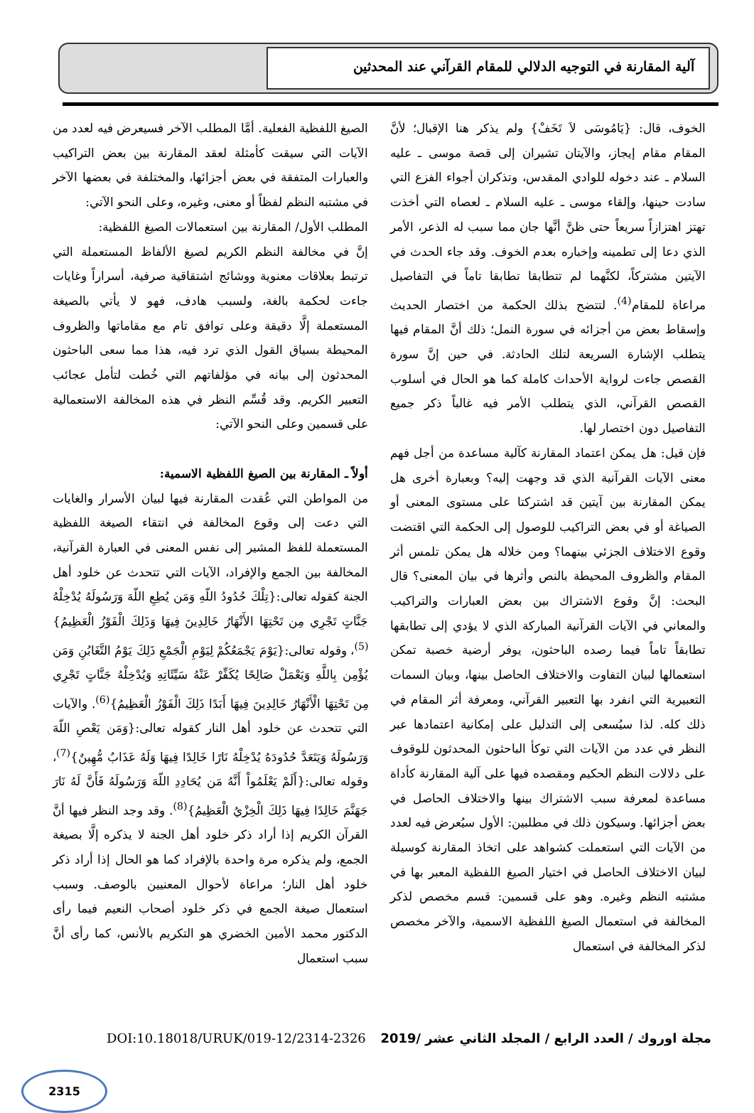آلية المقارنة في التوجيه الدلالي للمقام القرآني عند المحدثين
الخوف، قال: {يَامُوسَى لاَ تَخَفْ} ولم يذكر هنا الإقبال؛ لأنَّ المقام مقام إيجاز، والآيتان تشيران إلى قصة موسى ـ عليه السلام ـ عند دخوله للوادي المقدس، وتذكران أجواء الفزع التي سادت حينها، وإلقاء موسى ـ عليه السلام ـ لعصاه التي أخذت تهتز اهتزازاً سريعاً حتى ظنَّ أنَّها جان مما سبب له الذعر، الأمر الذي دعا إلى تطمينه وإخباره بعدم الخوف. وقد جاء الحدث في الآيتين مشتركاً، لكنَّهما لم تتطابقا تطابقا تاماً في التفاصيل مراعاة للمقام<sup>(4)</sup>. لتتضح بذلك الحكمة من اختصار الحديث وإسقاط بعض من أجزائه في سورة النمل؛ ذلك أنَّ المقام فيها يتطلب الإشارة السريعة لتلك الحادثة. في حين إنَّ سورة القصص جاءت لرواية الأحداث كاملة كما هو الحال في أسلوب القصص القرآني، الذي يتطلب الأمر فيه غالباً ذكر جميع التفاصيل دون اختصار لها.
فإن قيل: هل يمكن اعتماد المقارنة كآلية مساعدة من أجل فهم معنى الآيات القرآنية الذي قد وجهت إليه؟ وبعبارة أخرى هل يمكن المقارنة بين آيتين قد اشتركتا على مستوى المعنى أو الصياغة أو في بعض التراكيب للوصول إلى الحكمة التي اقتضت وقوع الاختلاف الجزئي بينهما؟ ومن خلاله هل يمكن تلمس أثر المقام والظروف المحيطة بالنص وأثرها في بيان المعنى؟ قال البحث: إنَّ وقوع الاشتراك بين بعض العبارات والتراكيب والمعاني في الآيات القرآنية المباركة الذي لا يؤدي إلى تطابقها تطابقاً تاماً فيما رصده الباحثون، يوفر أرضية خصبة تمكن استعمالها لبيان التفاوت والاختلاف الحاصل بينها، وبيان السمات التعبيرية التي انفرد بها التعبير القرآني، ومعرفة أثر المقام في ذلك كله. لذا سيُسعى إلى التدليل على إمكانية اعتمادها عبر النظر في عدد من الآيات التي توكأ الباحثون المحدثون للوقوف على دلالات النظم الحكيم ومقصده فيها على آلية المقارنة كأداة مساعدة لمعرفة سبب الاشتراك بينها والاختلاف الحاصل في بعض أجزائها. وسيكون ذلك في مطلبين: الأول سيُعرض فيه لعدد من الآيات التي استعملت كشواهد على اتخاذ المقارنة كوسيلة لبيان الاختلاف الحاصل في اختيار الصيغ اللفظية المعبر بها في مشتبه النظم وغيره. وهو على قسمين: قسم مخصص لذكر المخالفة في استعمال الصيغ اللفظية الاسمية، والآخر مخصص لذكر المخالفة في استعمال
الصيغ اللفظية الفعلية. أمَّا المطلب الآخر فسيعرض فيه لعدد من الآيات التي سيقت كأمثلة لعقد المقارنة بين بعض التراكيب والعبارات المتفقة في بعض أجزائها، والمختلفة في بعضها الآخر في مشتبه النظم لفظاً أو معنى، وغيره، وعلى النحو الآتي:
المطلب الأول/ المقارنة بين استعمالات الصيغ اللفظية:
إنَّ في مخالفة النظم الكريم لصيغ الألفاظ المستعملة التي ترتبط بعلاقات معنوية ووشائج اشتقاقية صرفية، أسراراً وغايات جاءت لحكمة بالغة، ولسبب هادف، فهو لا يأتي بالصيغة المستعملة إلَّا دقيقة وعلى توافق تام مع مقاماتها والظروف المحيطة بسياق القول الذي ترد فيه، هذا مما سعى الباحثون المحدثون إلى بيانه في مؤلفاتهم التي خُطت لتأمل عجائب التعبير الكريم. وقد قُسِّم النظر في هذه المخالفة الاستعمالية على قسمين وعلى النحو الآتي:
أولاً ـ المقارنة بين الصيغ اللفظية الاسمية:
من المواطن التي عُقدت المقارنة فيها لبيان الأسرار والغايات التي دعت إلى وقوع المخالفة في انتقاء الصيغة اللفظية المستعملة للفظ المشير إلى نفس المعنى في العبارة القرآنية، المخالفة بين الجمع والإفراد، الآيات التي تتحدث عن خلود أهل الجنة كقوله تعالى:{تِلْكَ حُدُودُ اللّهِ وَمَن يُطِعِ اللّهَ وَرَسُولَهُ يُدْخِلْهُ جَنَّاتٍ تَجْرِي مِن تَحْتِهَا الأَنْهَارُ خَالِدِينَ فِيهَا وَذَلِكَ الْفَوْزُ الْعَظِيمُ}<sup>(5)</sup>، وقوله تعالى:{يَوْمَ يَجْمَعُكُمْ لِيَوْمِ الْجَمْعِ ذَلِكَ يَوْمُ التَّغَابُنِ وَمَن يُؤْمِن بِاللَّهِ وَيَعْمَلْ صَالِحًا يُكَفِّرْ عَنْهُ سَيِّئَاتِهِ وَيُدْخِلْهُ جَنَّاتٍ تَجْرِي مِن تَحْتِهَا الْأَنْهَارُ خَالِدِينَ فِيهَا أَبَدًا ذَلِكَ الْفَوْزُ الْعَظِيمُ}<sup>(6)</sup>. والآيات التي تتحدث عن خلود أهل النار كقوله تعالى:{وَمَن يَعْصِ اللّهَ وَرَسُولَهُ وَيَتَعَدَّ حُدُودَهُ يُدْخِلْهُ نَارًا خَالِدًا فِيهَا وَلَهُ عَذَابٌ مُّهِينٌ}<sup>(7)</sup>، وقوله تعالى:{أَلَمْ يَعْلَمُواْ أَنَّهُ مَن يُحَادِدِ اللّهَ وَرَسُولَهُ فَأَنَّ لَهُ نَارَ جَهَنَّمَ خَالِدًا فِيهَا ذَلِكَ الْخِزْيُ الْعَظِيمُ}<sup>(8)</sup>. وقد وجد النظر فيها أنَّ القرآن الكريم إذا أراد ذكر خلود أهل الجنة لا يذكره إلَّا بصيغة الجمع، ولم يذكره مرة واحدة بالإفراد كما هو الحال إذا أراد ذكر خلود أهل النار؛ مراعاة لأحوال المعنيين بالوصف. وسبب استعمال صيغة الجمع في ذكر خلود أصحاب النعيم فيما رأى الدكتور محمد الأمين الخضري هو التكريم بالأنس، كما رأى أنَّ سبب استعمال
مجلة اوروك / العدد الرابع / المجلد الثاني عشر /2019 DOI:10.18018/URUK/019-12/2314-2326
2315